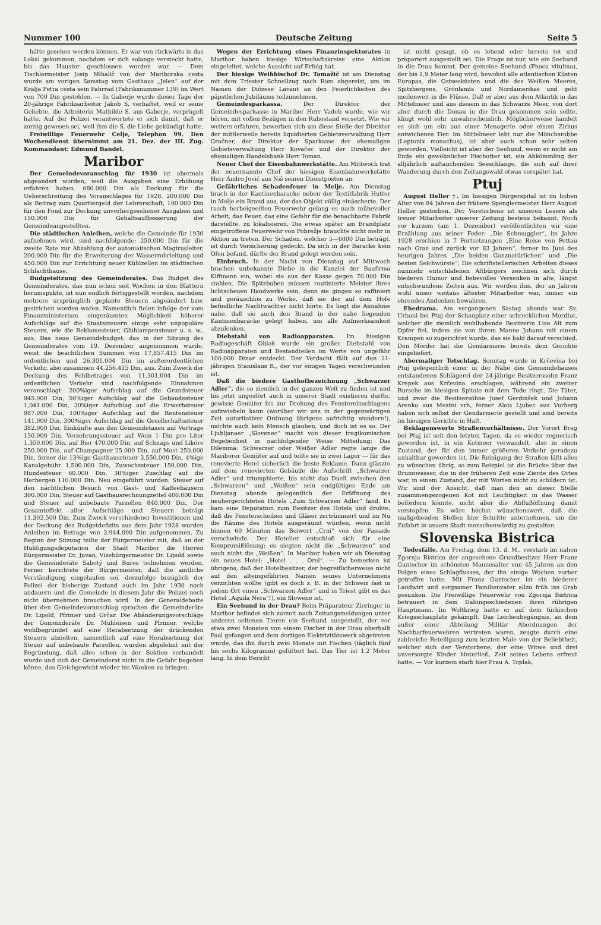Nummer 100 Deutsche Zeitung Seite 5
hätte gesehen werden können. Er war von rückwärts in das Lokal gekommen, nachdem er sich solange versteckt hatte, bis das Haustor geschlossen worden war. — Dem Tischlermeister Josip Mihalič von der Mariborska cesta wurde am vorigen Samstag vom Gasthaus „Jelen“ auf der Kralja Petra cesta sein Fahrrad (Fabriksnummer 139) im Wert von 700 Din gestohlen. — In Gaberje wurde dieser Tage der 20-jährige Fabriksarbeiter Jakob S. verhaftet, weil er seine Geliebte, die Arbeiterin Mathilde S. aus Gaberje, verprügelt hatte. Auf der Polizei verantwortete er sich damit, daß er zornig gewesen sei, weil ihm die S. die Liebe gekündigt hatte.
Freiwillige Feuerwehr Celje, Telephon 99. Den Wochendienst übernimmt am 21. Dez. der III. Zug. Kommandant: Edmund Bandel.
Maribor
Der Gemeindevoranschlag für 1930 ist abermals abgeändert worden, weil die Ausgaben eine Erhöhung erfahren haben. 680.000 Din als Deckung für die Ueberschreitung des Voranschlages für 1928, 200.000 Din als Beitrag zum Quartiergeld der Lehrerschaft, 100.000 Din für den Fond zur Deckung unvorhergesehener Ausgaben und 150.000 Din für Gehaltsaufbesserung der Gemeindeangestellten.
Die städtischen Anleihen, welche die Gemeinde für 1930 aufnehmen wird, sind nachfolgende: 250.000 Din für die zweite Rate zur Abzahlung der automatischen Magirusleiter, 200.000 Din für die Erweiterung der Wasserrohrleitung und 450.000 Din zur Errichtung neuer Kühlzellen im städtischen Schlachthause.
Budgetsitzung des Gemeinderates. Das Budget des Gemeinderates, das nun schon seit Wochen in den Blättern herumspukte, ist nun endlich fertiggestellt worden, nachdem mehrere ursprünglich geplante Steuern abgeändert bzw. gestrichen worden waren. Namentlich fielen infolge der vom Finanzministerium eingeräumten Möglichkeit höherer Aufschläge auf die Staatssteuern einige sehr unpopuläre Steuern, wie die Reklamesteuer, Glühlampensteuer u. s. w., aus. Das neue Gemeindebudget, das in der Sitzung des Gemeinderates vom 19. Dezember angenommen wurde, weist die beachtlichen Summen von 17,857.415 Din im ordentlichen und 26,301.004 Din im außerordentlichen Verkehr, also zusammen 44,256.415 Din, aus. Zum Zweck der Deckung des Fehlbetrages von 11,301.004 Din im ordentlichen Verkehr sind nachfolgende Einnahmen veranschlagt: 200%iger Aufschlag auf die Grundsteuer 945.000 Din, 50%iger Aufschlag auf die Gebäudesteuer 1,041.000 Din, 30%iger Aufschlag auf die Erwerbsteuer 987.000 Din, 100%iger Aufschlag auf die Rentensteuer 141.000 Din, 300%iger Aufschlag auf die Gesellschaftssteuer 382.000 Din, Einkünfte aus den Gemeindetaxen auf Verträge 150.000 Din, Verzehrungssteuer auf Wein 1 Din pro Liter 1,350.000 Din, auf Bier 470.000 Din, auf Schnaps und Liköre 250.000 Din, auf Champagner 25.000 Din, auf Most 250.000 Din, ferner die 13%ige Gasthaussteuer 3,550.000 Din, 4%ige Kanalgebühr 1,500.000 Din, Zuwachssteuer 150.000 Din, Hundesteuer 60.000 Din, 30%iger Zuschlag auf die Herbergen 110.000 Din. Neu eingeführt wurden: Steuer auf den nächtlichen Besuch von Gast- und Kaffeehäusern 300.000 Din, Steuer auf Gasthausrechnungzettel 400.000 Din und Steuer auf unbebaute Parzellen 840.000 Din. Der Gesamteffekt aller Aufschläge und Steuern beträgt 11,302.500 Din. Zum Zweck verschiedener Investitionen und der Deckung des Budgetdefizits aus dem Jahr 1928 wurden Anleihen im Betrage von 3,944.000 Din aufgenommen. Zu Beginn der Sitzung teilte der Bürgermeister mit, daß an der Huldigungsdeputation der Stadt Maribor die Herren Bürgermeister Dr. Juvan, Vizebürgermeister Dr. Lipold sowie die Gemeinderäte Sabotý und Bures teilnehmen werden. Ferner berichtete der Bürgermeister, daß die amtliche Verständigung eingelaufen sei, derzufolge bezüglich der Polizei der bisherige Zustand auch im Jahr 1930 noch andauern und die Gemeinde in diesem Jahr die Polizei noch nicht übernehmen brauchen wird. In der Generaldebatte über den Gemeindevoranschlag sprachen die Gemeinderäte Dr. Lipold, Pfrimer und Grčar. Die Abänderungsvorschläge der Gemeinderäte Dr. Mühleisen und Pfrimer, welche wohlbegründet auf eine Herabsetzung der drückenden Steuern abzielten, namentlich auf eine Herabsetzung der Steuer auf unbebaute Parzellen, wurden abgelehnt mit der Begründung, daß alles schon in der Sektion verhandelt wurde und sich der Gemeinderat nicht in die Gefahr begeben könne, das Gleichgewicht wieder ins Wanken zu bringen.
Wegen der Errichtung eines Finanzinspektorates in Maribor haben hiesige Wirtschaftskreise eine Aktion eingeleitet, welche Aussicht auf Erfolg hat.
Der hiesige Weihbischof Dr. Tomažič ist am Dienstag mit dem Triester Schnellzug nach Rom abgereist, um im Namen der Diözese Lavant an den Feierlichkeiten des päpstlichen Jubiläums teilzunehmen.
Gemeindesparkassa. Der Direktor der Gemeindesparkasse in Maribor Herr Vadeb wurde, wie wir hören, mit vollen Bezügen in den Ruhestand versetzt. Wie wir weiters erfahren, bewerben sich um diese Stelle der Direktor der mittlerweile bereits liquidierten Gebietsverwaltung Herr Gračner, der Direktor der Sparkasse der ehemaligen Gebietsverwaltung Herr Kovačec und der Direktor der ehemaligen Handelsbank Herr Toman.
Neuer Chef der Eisenbahnwerkstätte. Am Mittwoch trat der neuernannte Chef der hiesigen Eisenbahnwerkstätte Herr Andro Jović aus Niš seinen Dienstposten an.
Gefährliches Schadenfeuer in Melje. Am Dienstag brach in der Kantinenbaracke neben der Textilfabrik Hutter in Melje ein Brand aus, der das Objekt völlig einäscherte. Der rasch herbeigeeilten Feuerwehr gelang es nach mühevoller Arbeit, das Feuer, das eine Gefahr für die benachbarte Fabrik darstellte, zu lokalisieren. Die etwas später am Brandplatz eingetroffene Feuerwehr von Pobrežje brauchte nicht mehr in Aktion zu treten. Der Schaden, welcher 5—6000 Din beträgt, ist durch Versicherung gedeckt. Da sich in der Baracke kein Ofen befand, dürfte der Brand gelegt worden sein.
Einbruch. In der Nacht von Dienstag auf Mittwoch brachen unbekannte Diebe in die Kanzlei der Baufirma Kiffmann ein, wobei sie aus der Kasse gegen 70.000 Din stahlen. Die Spitzbuben müssen routinierte Meister ihres lichtscheuen Handwerks sein, denn sie gingen so raffiniert und geräuschlos zu Werke, daß sie der auf dem Hofe befindliche Nachtwächter nicht hörte. Es liegt die Annahme nahe, daß sie auch den Brand in der nahe liegenden Kantinenbaracke gelegt haben, um alle Aufmerksamkeit abzulenken.
Diebstahl von Radioapparaten. Im hiesigen Radiogeschäft Oblak wurde ein großer Diebstahl von Radioapparaten und Bestandteilen im Werte von ungefähr 100.000 Dinar entdeckt. Der Verdacht fällt auf den 21-jährigen Stanislaus R., der vor einigen Tagen verschwunden ist.
Daß die biedere Gasthofbezeichnung „Schwarzer Adler“, die so ziemlich in der ganzen Welt zu finden ist und bis jetzt ungestört auch in unserer Stadt existieren durfte, gewisse Gemüter bis zur Drohung des Fenstereinschlagens aufzwiebeln kann (worüber wir uns in der gegenwärtigen Zeit autoritativer Ordnung übrigens aufrichtig wundern!), möchte auch kein Mensch glauben, und doch ist es so. Der Ljubljanaer „Slovenec“ macht von dieser tragikomischen Begebenheit in nachfolgender Weise Mitteilung: Das Dilemma: Schwarzer oder Weißer Adler regte lange die Mariborer Gemüter auf und teilte sie in zwei Lager — für das renovierte Hotel sicherlich die beste Reklame. Dann glänzte auf dem renovierten Gebäude die Aufschrift „Schwarzer Adler“ und triumphierte, bis nicht das Duell zwischen den „Schwarzen“ und „Weißen“ sein endgültiges Ende am Dienstag abends gelegentlich der Eröffnung des neuhergerichteten Hotels „Zum Schwarzen Adler“ fand. Es kam eine Deputation zum Besitzer des Hotels und drohte, daß die Fensterscheiben und Gläser zertrümmert und im Nu die Räume des Hotels ausgeräumt würden, wenn nicht binnen 60 Minuten das Beiwort „Crni“ von der Fassade verschwinde. Der Hotelier entschloß sich für eine Kompromißlösung: es siegten nicht die „Schwarzen“ und auch nicht die „Weißen“. In Maribor haben wir ab Dienstag ein neues Hotel: „Hotel . . . Orel“. — Zu bemerken ist übrigens, daß der Hotelbesitzer, der begreiflicherweise nicht auf den alteingeführten Namen seines Unternehmens verzichten wollte (gibt es doch z. B. in der Schweiz fast in jedem Ort einen „Schwarzen Adler“ und in Triest gibt es das Hotel „Aquila Nera“!), ein Slowene ist.
Ein Seehund in der Drau? Beim Präparateur Zieringer in Maribor befindet sich zurzeit nach Zeitungsmeldungen unter anderen seltenen Tieren ein Seehund ausgestellt, der vor etwa zwei Monaten von einem Fischer in der Drau oberhalb Faal gefangen und dem dortigen Elektrizitätswerk abgetreten wurde, das ihn durch zwei Monate mit Fischen (täglich fünf bis sechs Kilogramm) gefüttert hat. Das Tier ist 1,2 Meter lang. In dem Bericht
ist nicht gesagt, ob es lebend oder bereits tot und präpariert ausgestellt sei. Die Frage ist nur, wie ein Seehund in die Drau kommt. Der gemeine Seehund (Phoca vitulina), der bis 1,9 Meter lang wird, bewohnt alle atlantischen Küsten Europas, die Ostseeküsten und die des Weißen Meeres, Spitzbergens, Grönlands und Nordamerikas und geht meilenweit in die Flüsse. Daß er aber aus dem Atlantik in das Mittelmeer und aus diesem in das Schwarze Meer, von dort aber durch die Donau in die Drau gekommen sein sollte, klingt wohl sehr unwahrscheinlich. Möglicherweise handelt es sich um ein aus einer Menagerie oder einem Zirkus entwichenes Tier. Im Mittelmeer lebt nur die Mönchsrobbe (Leptonix monachus), ist aber auch schon sehr selten geworden. Vielleicht ist aber der Seehund, wenn er nicht am Ende ein gewöhnlicher Fischotter ist, ein Abkömmling der alljährlich auftauchenden Seeschlange, die sich auf ihrer Wanderung durch den Zeitungswald etwas verspätet hat.
Ptuj
August Heller †. Im hiesigen Bürgerspital ist im hohen Alter von 84 Jahren der frühere Spenglermeister Herr August Heller gestorben. Der Verstorbene ist unseren Lesern als treuer Mitarbeiter unserer Zeitung bestens bekannt. Noch vor kurzem (am 1. Dezember) veröffentlichten wir eine Erzählung aus seiner Feder: „Die Schmuggler“, im Jahre 1928 erschien in 7 Fortsetzungen „Eine Reise von Pettau nach Graz und zurück vor 83 Jahren“, ferner im Juni des heurigen Jahres „Die beiden Ganznatürlichen“ und „Die besten Selchwürste“. Die schriftstellerischen Arbeiten dieses nunmehr entschlafenen Altbürgers zeichnen sich durch biederen Humor und liebevolles Versenken in alte, längst entschwundene Zeiten aus. Wir werden ihm, der an Jahren wohl unser weitaus ältester Mitarbeiter war, immer ein ehrendes Andenken bewahren.
Ehedrama. Am vergangenen Sastag abends war Sv. Urbani bei Ptuj der Schauplatz einer schrecklichen Mordtat, welcher die ziemlich wohlhabende Besitzerin Lisa Alt zum Opfer fiel, indem sie von ihrem Manne Johann mit einem Krampen so zugerichtet wurde, das sie bald darauf verschied. Den Mörder hat die Gendarmerie bereits dem Gerichte eingeliefert.
Abermaliger Totschlag. Sonntag wurde in Krčevina bei Ptuj gelegentlich einer in der Nähe des Gemeindehauses entstandenen Schlägerei der 24-jährige Besitzerssohn Franz Krepek aus Krčevina erschlagen, während ein zweiter Bursche im hiesigen Spitale mit dem Tode ringt. Die Täter, und zwar die Besitzersöhne Josef Gerdinšek und Johann Arenko aus Mestni vrh, ferner Alois Ljubec aus Vurberg haben sich selbst der Gendarmerie gestellt und sind bereits im hiesigen Gerichte in Haft.
Beklagenswerte Straßenverhältnisse. Der Vorort Breg bei Ptuj ist seit den letzten Tagen, da es wieder regnerisch geworden ist, in ein Kotmeer verwandelt, also in einen Zustand, der für den immer größeren Verkehr geradezu unhaltbar geworden ist. Die Reinigung der Straßen läßt alles zu wünschen übrig, so zum Beispiel ist die Brücke über das Brunnwasser, die in der früheren Zeit eine Zierde des Ortes war, in einem Zustand, der mit Worten nicht zu schildern ist. Wir sind der Ansicht, daß man den an dieser Stelle zusammengezogenen Kot mit Leichtigkeit in das Wasser befördern könnte, nicht aber die Abflußöffnung damit verstopfen. Es wäre höchst wünschenswert, daß die maßgebenden Stellen hier Schritte unternehmen, um die Zufahrt in unsere Stadt menschenwürdig zu gestalten.
Slovenska Bistrica
Todesfälle. Am Freitag, dem 13. d. M., verstarb im nahen Zgornja Bistrica der angesehene Grundbesitzer Herr Franz Guntscher im schönsten Mannesalter vnn 45 Jahren an den Folgen eines Schlagflusses, der ihn einige Wochen vorher getroffen hatte. Mit Franz Guntscher ist ein biederer Landwirt und sorgsamer Familienvater allzu früh ins Grab gesunken. Die Freiwillige Feuerwehr von Zgornja Bistrica betrauert in dem Dahingeschiedenen ihren rührigen Hauptmann. Im Weltkrieg hatte er auf dem türkischen Kriegsschauplatz gekämpft. Das Leichenbegängnis, an dem außer einer Abteilung Militär Abordnungen der Nachbarfeuerwehren vertreten waren, zeugte durch eine zahlreiche Beteiligung zum letzten Male von der Beliebtheit, welcher sich der Verstorbene, der eine Witwe und drei unversorgte Kinder hinterließ, Zeit seines Lebens erfreut hatte. — Vor kurzem starb hier Frau A. Toplak,